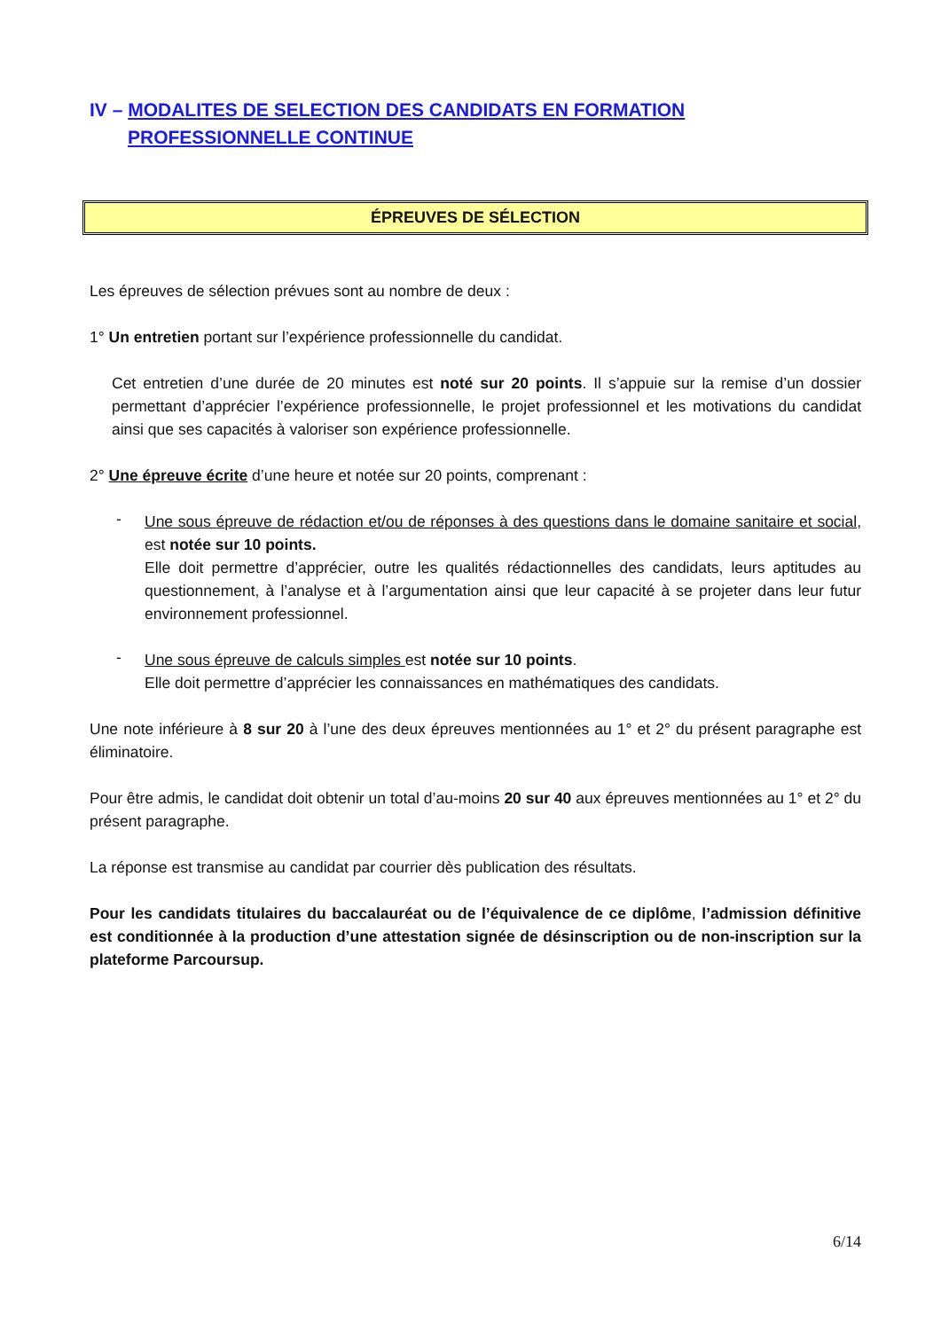IV – MODALITES DE SELECTION DES CANDIDATS EN FORMATION
PROFESSIONNELLE CONTINUE
ÉPREUVES DE SÉLECTION
Les épreuves de sélection prévues sont au nombre de deux :
1° Un entretien portant sur l’expérience professionnelle du candidat.
Cet entretien d’une durée de 20 minutes est noté sur 20 points. Il s’appuie sur la remise d’un dossier permettant d’apprécier l’expérience professionnelle, le projet professionnel et les motivations du candidat ainsi que ses capacités à valoriser son expérience professionnelle.
2° Une épreuve écrite d’une heure et notée sur 20 points, comprenant :
-
Une sous épreuve de rédaction et/ou de réponses à des questions dans le domaine sanitaire et social, est notée sur 10 points.
Elle doit permettre d’apprécier, outre les qualités rédactionnelles des candidats, leurs aptitudes au questionnement, à l’analyse et à l’argumentation ainsi que leur capacité à se projeter dans leur futur environnement professionnel.
-
Une sous épreuve de calculs simples est notée sur 10 points.
Elle doit permettre d’apprécier les connaissances en mathématiques des candidats.
Une note inférieure à 8 sur 20 à l’une des deux épreuves mentionnées au 1° et 2° du présent paragraphe est éliminatoire.
Pour être admis, le candidat doit obtenir un total d’au-moins 20 sur 40 aux épreuves mentionnées au 1° et 2° du présent paragraphe.
La réponse est transmise au candidat par courrier dès publication des résultats.
Pour les candidats titulaires du baccalauréat ou de l’équivalence de ce diplôme, l’admission définitive est conditionnée à la production d’une attestation signée de désinscription ou de non-inscription sur la plateforme Parcoursup.
6/14